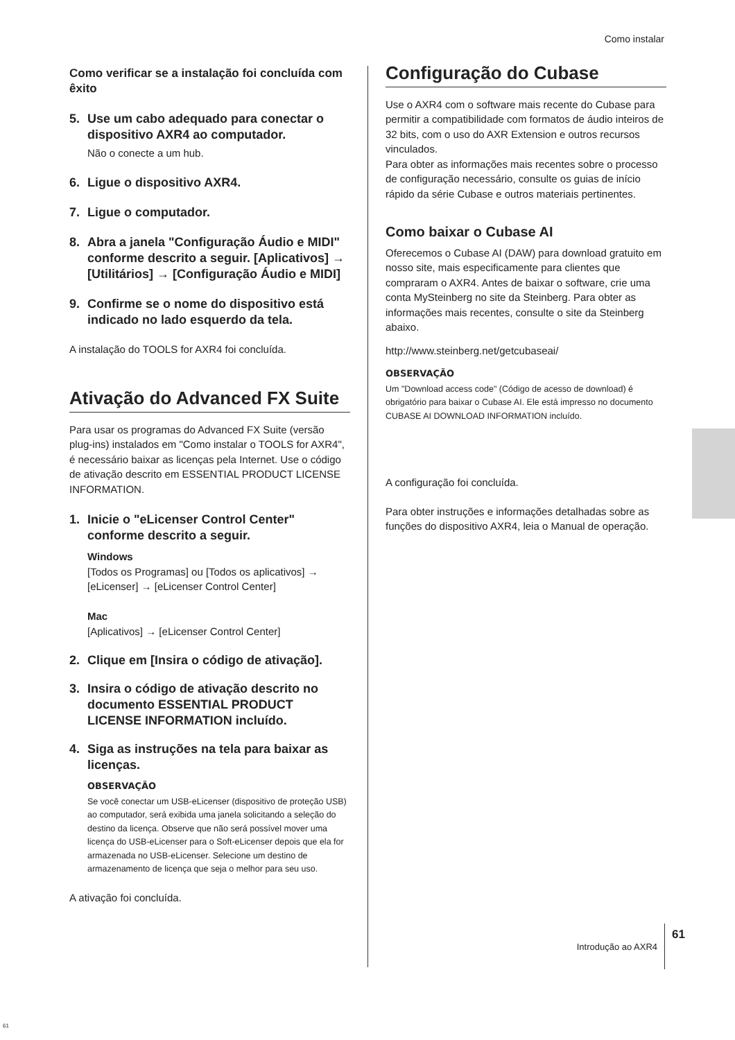Como instalar
Como verificar se a instalação foi concluída com êxito
5. Use um cabo adequado para conectar o dispositivo AXR4 ao computador.
Não o conecte a um hub.
6. Ligue o dispositivo AXR4.
7. Ligue o computador.
8. Abra a janela "Configuração Áudio e MIDI" conforme descrito a seguir. [Aplicativos] → [Utilitários] → [Configuração Áudio e MIDI]
9. Confirme se o nome do dispositivo está indicado no lado esquerdo da tela.
A instalação do TOOLS for AXR4 foi concluída.
Ativação do Advanced FX Suite
Para usar os programas do Advanced FX Suite (versão plug-ins) instalados em "Como instalar o TOOLS for AXR4", é necessário baixar as licenças pela Internet. Use o código de ativação descrito em ESSENTIAL PRODUCT LICENSE INFORMATION.
1. Inicie o "eLicenser Control Center" conforme descrito a seguir.
Windows
[Todos os Programas] ou [Todos os aplicativos] → [eLicenser] → [eLicenser Control Center]
Mac
[Aplicativos] → [eLicenser Control Center]
2. Clique em [Insira o código de ativação].
3. Insira o código de ativação descrito no documento ESSENTIAL PRODUCT LICENSE INFORMATION incluído.
4. Siga as instruções na tela para baixar as licenças.
OBSERVAÇÃO
Se você conectar um USB-eLicenser (dispositivo de proteção USB) ao computador, será exibida uma janela solicitando a seleção do destino da licença. Observe que não será possível mover uma licença do USB-eLicenser para o Soft-eLicenser depois que ela for armazenada no USB-eLicenser. Selecione um destino de armazenamento de licença que seja o melhor para seu uso.
A ativação foi concluída.
Configuração do Cubase
Use o AXR4 com o software mais recente do Cubase para permitir a compatibilidade com formatos de áudio inteiros de 32 bits, com o uso do AXR Extension e outros recursos vinculados.
Para obter as informações mais recentes sobre o processo de configuração necessário, consulte os guias de início rápido da série Cubase e outros materiais pertinentes.
Como baixar o Cubase AI
Oferecemos o Cubase AI (DAW) para download gratuito em nosso site, mais especificamente para clientes que compraram o AXR4. Antes de baixar o software, crie uma conta MySteinberg no site da Steinberg. Para obter as informações mais recentes, consulte o site da Steinberg abaixo.
http://www.steinberg.net/getcubaseai/
OBSERVAÇÃO
Um "Download access code" (Código de acesso de download) é obrigatório para baixar o Cubase AI. Ele está impresso no documento CUBASE AI DOWNLOAD INFORMATION incluído.
A configuração foi concluída.
Para obter instruções e informações detalhadas sobre as funções do dispositivo AXR4, leia o Manual de operação.
Introdução ao AXR4 61
61